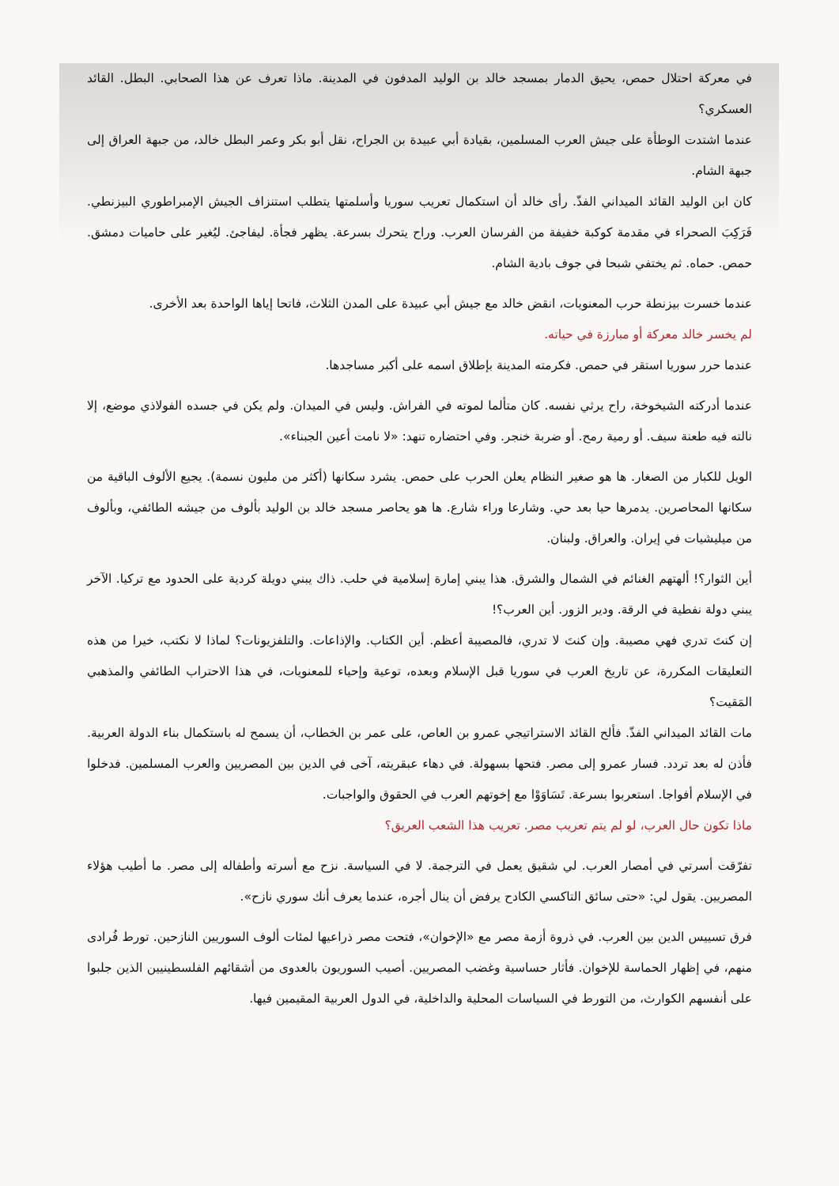في معركة احتلال حمص، يحيق الدمار بمسجد خالد بن الوليد المدفون في المدينة. ماذا تعرف عن هذا الصحابي. البطل. القائد العسكري؟
عندما اشتدت الوطأة على جيش العرب المسلمين، بقيادة أبي عبيدة بن الجراح، نقل أبو بكر وعمر البطل خالد، من جبهة العراق إلى جبهة الشام.
كان ابن الوليد القائد الميداني الفذّ. رأى خالد أن استكمال تعريب سوريا وأسلمتها يتطلب استنزاف الجيش الإمبراطوري البيزنطي. فَرَكِبَ الصحراء في مقدمة كوكبة خفيفة من الفرسان العرب. وراح يتحرك بسرعة. يظهر فجأة. ليفاجئ. ليُغير على حاميات دمشق. حمص. حماه. ثم يختفي شبحا في جوف بادية الشام.
عندما خسرت بيزنطة حرب المعنويات، انقض خالد مع جيش أبي عبيدة على المدن الثلاث، فاتحا إياها الواحدة بعد الأخرى.
لم يخسر خالد معركة أو مبارزة في حياته.
عندما حرر سوريا استقر في حمص. فكرمته المدينة بإطلاق اسمه على أكبر مساجدها.
عندما أدركته الشيخوخة، راح يرثي نفسه. كان متألما لموته في الفراش. وليس في الميدان. ولم يكن في جسده الفولاذي موضع، إلا نالته فيه طعنة سيف. أو رمية رمح. أو ضربة خنجر. وفي احتضاره تنهد: «لا نامت أعين الجبناء».
الويل للكبار من الصغار. ها هو صغير النظام يعلن الحرب على حمص. يشرد سكانها (أكثر من مليون نسمة). يجيع الألوف الباقية من سكانها المحاصرين. يدمرها حيا بعد حي. وشارعا وراء شارع. ها هو يحاصر مسجد خالد بن الوليد بألوف من جيشه الطائفي، وبألوف من ميليشيات في إيران. والعراق. ولبنان.
أين الثوار؟! ألهتهم الغنائم في الشمال والشرق. هذا يبني إمارة إسلامية في حلب. ذاك يبني دويلة كردية على الحدود مع تركيا. الآخر يبني دولة نفطية في الرقة. ودير الزور. أين العرب؟!
إن كنتَ تدري فهي مصيبة. وإن كنتَ لا تدري، فالمصيبة أعظم. أين الكتاب. والإذاعات. والتلفزيونات؟ لماذا لا نكتب، خيرا من هذه التعليقات المكررة، عن تاريخ العرب في سوريا قبل الإسلام وبعده، توعية وإحياء للمعنويات، في هذا الاحتراب الطائفي والمذهبي المَقيت؟
مات القائد الميداني الفذّ. فألح القائد الاستراتيجي عمرو بن العاص، على عمر بن الخطاب، أن يسمح له باستكمال بناء الدولة العربية. فأذن له بعد تردد. فسار عمرو إلى مصر. فتحها بسهولة. في دهاء عبقريته، آخى في الدين بين المصريين والعرب المسلمين. فدخلوا في الإسلام أفواجا. استعربوا بسرعة. تَسَاوَوْا مع إخوتهم العرب في الحقوق والواجبات.
ماذا تكون حال العرب، لو لم يتم تعريب مصر. تعريب هذا الشعب العريق؟
تفرّقت أسرتي في أمصار العرب. لي شقيق يعمل في الترجمة. لا في السياسة. نزح مع أسرته وأطفاله إلى مصر. ما أطيب هؤلاء المصريين. يقول لي: «حتى سائق التاكسي الكادح يرفض أن ينال أجره، عندما يعرف أنك سوري نازح».
فرق تسييس الدين بين العرب. في ذروة أزمة مصر مع «الإخوان»، فتحت مصر ذراعيها لمئات ألوف السوريين النازحين. تورط فُرادى منهم، في إظهار الحماسة للإخوان. فأثار حساسية وغضب المصريين. أصيب السوريون بالعدوى من أشقائهم الفلسطينيين الذين جلبوا على أنفسهم الكوارث، من التورط في السياسات المحلية والداخلية، في الدول العربية المقيمين فيها.